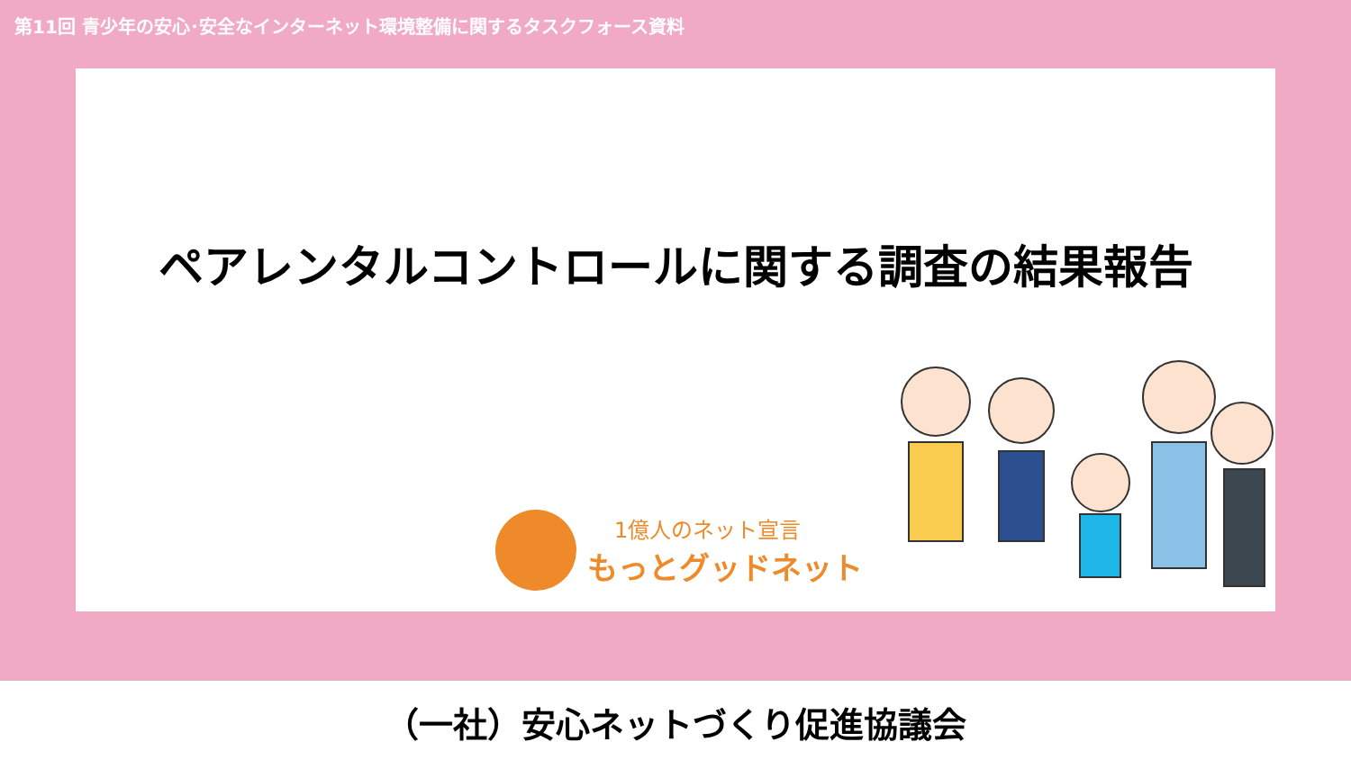第11回 青少年の安心･安全なインターネット環境整備に関するタスクフォース資料
ペアレンタルコントロールに関する調査の結果報告
1億人のネット宣言
もっとグッドネット
（一社）安心ネットづくり促進協議会